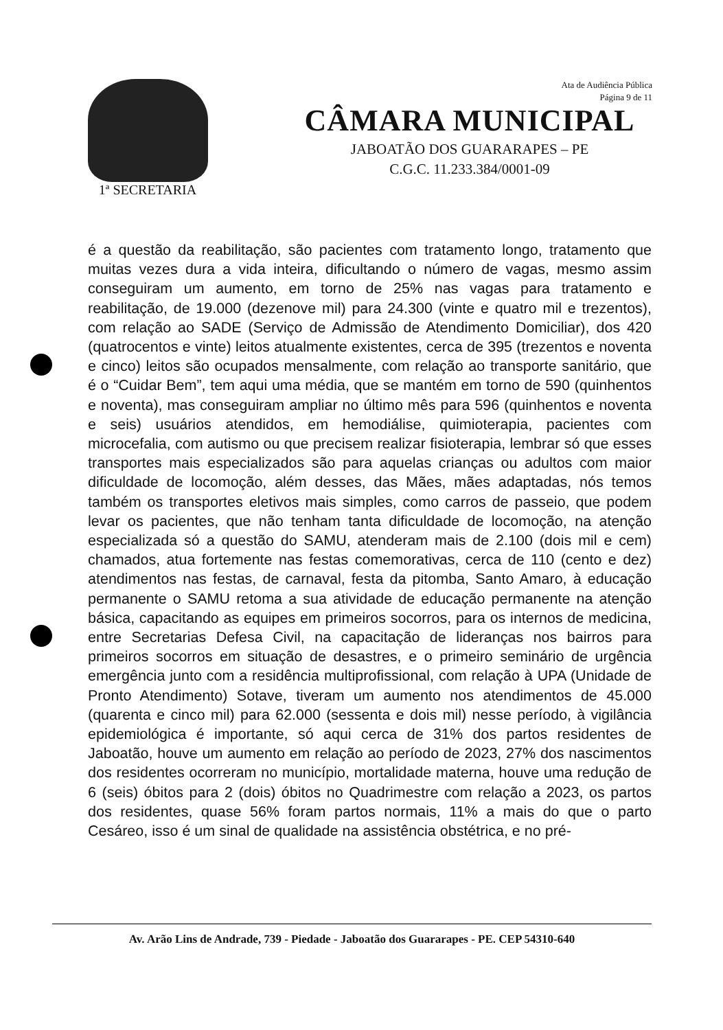Ata de Audiência Pública
Página 9 de 11
1ª SECRETARIA
CÂMARA MUNICIPAL
JABOATÃO DOS GUARARAPES – PE
C.G.C. 11.233.384/0001-09
é a questão da reabilitação, são pacientes com tratamento longo, tratamento que muitas vezes dura a vida inteira, dificultando o número de vagas, mesmo assim conseguiram um aumento, em torno de 25% nas vagas para tratamento e reabilitação, de 19.000 (dezenove mil) para 24.300 (vinte e quatro mil e trezentos), com relação ao SADE (Serviço de Admissão de Atendimento Domiciliar), dos 420 (quatrocentos e vinte) leitos atualmente existentes, cerca de 395 (trezentos e noventa e cinco) leitos são ocupados mensalmente, com relação ao transporte sanitário, que é o “Cuidar Bem”, tem aqui uma média, que se mantém em torno de 590 (quinhentos e noventa), mas conseguiram ampliar no último mês para 596 (quinhentos e noventa e seis) usuários atendidos, em hemodiálise, quimioterapia, pacientes com microcefalia, com autismo ou que precisem realizar fisioterapia, lembrar só que esses transportes mais especializados são para aquelas crianças ou adultos com maior dificuldade de locomoção, além desses, das Mães, mães adaptadas, nós temos também os transportes eletivos mais simples, como carros de passeio, que podem levar os pacientes, que não tenham tanta dificuldade de locomoção, na atenção especializada só a questão do SAMU, atenderam mais de 2.100 (dois mil e cem) chamados, atua fortemente nas festas comemorativas, cerca de 110 (cento e dez) atendimentos nas festas, de carnaval, festa da pitomba, Santo Amaro, à educação permanente o SAMU retoma a sua atividade de educação permanente na atenção básica, capacitando as equipes em primeiros socorros, para os internos de medicina, entre Secretarias Defesa Civil, na capacitação de lideranças nos bairros para primeiros socorros em situação de desastres, e o primeiro seminário de urgência emergência junto com a residência multiprofissional, com relação à UPA (Unidade de Pronto Atendimento) Sotave, tiveram um aumento nos atendimentos de 45.000 (quarenta e cinco mil) para 62.000 (sessenta e dois mil) nesse período, à vigilância epidemiológica é importante, só aqui cerca de 31% dos partos residentes de Jaboatão, houve um aumento em relação ao período de 2023, 27% dos nascimentos dos residentes ocorreram no município, mortalidade materna, houve uma redução de 6 (seis) óbitos para 2 (dois) óbitos no Quadrimestre com relação a 2023, os partos dos residentes, quase 56% foram partos normais, 11% a mais do que o parto Cesáreo, isso é um sinal de qualidade na assistência obstétrica, e no pré-
Av. Arão Lins de Andrade, 739 - Piedade - Jaboatão dos Guararapes - PE. CEP 54310-640